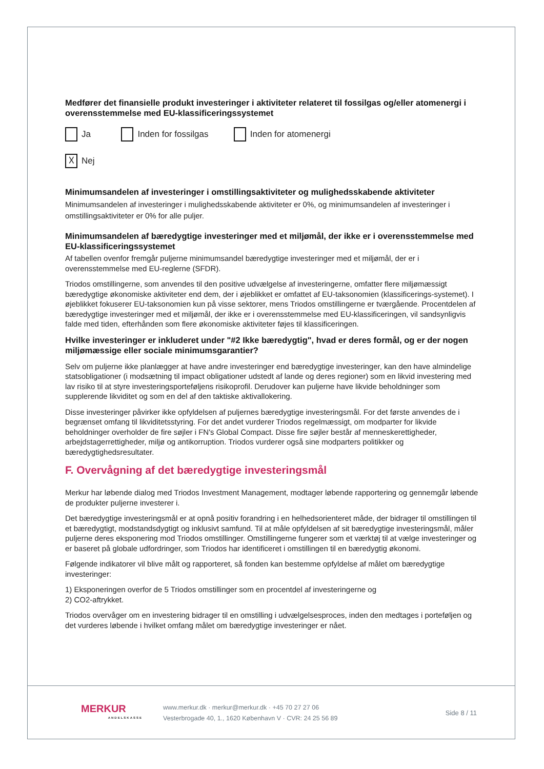Medfører det finansielle produkt investeringer i aktiviteter relateret til fossilgas og/eller atomenergi i overensstemmelse med EU-klassificeringssystemet
Ja Inden for fossilgas Inden for atomenergi
☓ Nej
Minimumsandelen af investeringer i omstillingsaktiviteter og mulighedsskabende aktiviteter
Minimumsandelen af investeringer i mulighedsskabende aktiviteter er 0%, og minimumsandelen af investeringer i omstillingsaktiviteter er 0% for alle puljer.
Minimumsandelen af bæredygtige investeringer med et miljømål, der ikke er i overensstemmelse med EU-klassificeringssystemet
Af tabellen ovenfor fremgår puljerne minimumsandel bæredygtige investeringer med et miljømål, der er i overensstemmelse med EU-reglerne (SFDR).
Triodos omstillingerne, som anvendes til den positive udvælgelse af investeringerne, omfatter flere miljømæssigt bæredygtige økonomiske aktiviteter end dem, der i øjeblikket er omfattet af EU-taksonomien (klassificerings-systemet). I øjeblikket fokuserer EU-taksonomien kun på visse sektorer, mens Triodos omstillingerne er tværgående. Procentdelen af bæredygtige investeringer med et miljømål, der ikke er i overensstemmelse med EU-klassificeringen, vil sandsynligvis falde med tiden, efterhånden som flere økonomiske aktiviteter føjes til klassificeringen.
Hvilke investeringer er inkluderet under "#2 Ikke bæredygtig", hvad er deres formål, og er der nogen miljømæssige eller sociale minimumsgarantier?
Selv om puljerne ikke planlægger at have andre investeringer end bæredygtige investeringer, kan den have almindelige statsobligationer (i modsætning til impact obligationer udstedt af lande og deres regioner) som en likvid investering med lav risiko til at styre investeringsporteføljens risikoprofil. Derudover kan puljerne have likvide beholdninger som supplerende likviditet og som en del af den taktiske aktivallokering.
Disse investeringer påvirker ikke opfyldelsen af puljernes bæredygtige investeringsmål. For det første anvendes de i begrænset omfang til likviditetsstyring. For det andet vurderer Triodos regelmæssigt, om modparter for likvide beholdninger overholder de fire søjler i FN's Global Compact. Disse fire søjler består af menneskerettigheder, arbejdstagerrettigheder, miljø og antikorruption. Triodos vurderer også sine modparters politikker og bæredygtighedsresultater.
F. Overvågning af det bæredygtige investeringsmål
Merkur har løbende dialog med Triodos Investment Management, modtager løbende rapportering og gennemgår løbende de produkter puljerne investerer i.
Det bæredygtige investeringsmål er at opnå positiv forandring i en helhedsorienteret måde, der bidrager til omstillingen til et bæredygtigt, modstandsdygtigt og inklusivt samfund. Til at måle opfyldelsen af sit bæredygtige investeringsmål, måler puljerne deres eksponering mod Triodos omstillinger. Omstillingerne fungerer som et værktøj til at vælge investeringer og er baseret på globale udfordringer, som Triodos har identificeret i omstillingen til en bæredygtig økonomi.
Følgende indikatorer vil blive målt og rapporteret, så fonden kan bestemme opfyldelse af målet om bæredygtige investeringer:
1) Eksponeringen overfor de 5 Triodos omstillinger som en procentdel af investeringerne og
2) CO2-aftrykket.
Triodos overvåger om en investering bidrager til en omstilling i udvælgelsesproces, inden den medtages i porteføljen og det vurderes løbende i hvilket omfang målet om bæredygtige investeringer er nået.
MERKUR
ANDELSKASSE
www.merkur.dk · merkur@merkur.dk · +45 70 27 27 06
Vesterbrogade 40, 1., 1620 København V · CVR: 24 25 56 89
Side 8 / 11